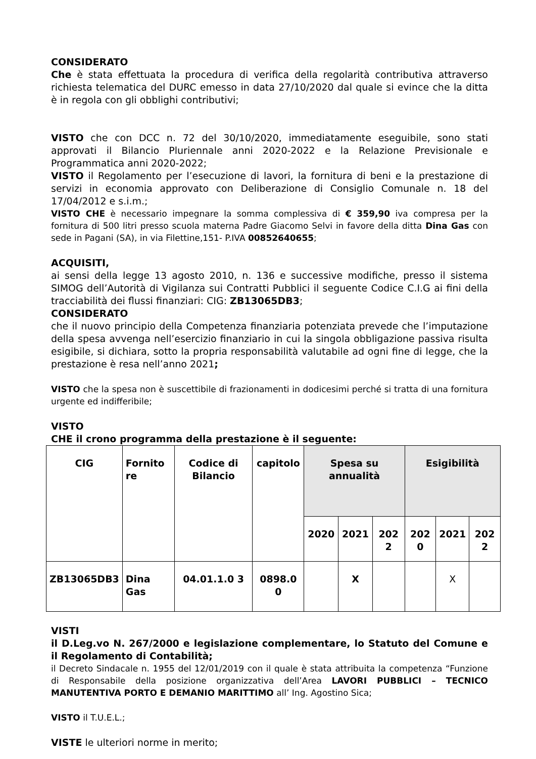CONSIDERATO
Che è stata effettuata la procedura di verifica della regolarità contributiva attraverso richiesta telematica del DURC emesso in data 27/10/2020 dal quale si evince che la ditta è in regola con gli obblighi contributivi;
VISTO che con DCC n. 72 del 30/10/2020, immediatamente eseguibile, sono stati approvati il Bilancio Pluriennale anni 2020-2022 e la Relazione Previsionale e Programmatica anni 2020-2022;
VISTO il Regolamento per l’esecuzione di lavori, la fornitura di beni e la prestazione di servizi in economia approvato con Deliberazione di Consiglio Comunale n. 18 del 17/04/2012 e s.i.m.;
VISTO CHE è necessario impegnare la somma complessiva di € 359,90 iva compresa per la fornitura di 500 litri presso scuola materna Padre Giacomo Selvi in favore della ditta Dina Gas con sede in Pagani (SA), in via Filettine,151- P.IVA 00852640655;
ACQUISITI,
ai sensi della legge 13 agosto 2010, n. 136 e successive modifiche, presso il sistema SIMOG dell’Autorità di Vigilanza sui Contratti Pubblici il seguente Codice C.I.G ai fini della tracciabilità dei flussi finanziari: CIG: ZB13065DB3;
CONSIDERATO
che il nuovo principio della Competenza finanziaria potenziata prevede che l’imputazione della spesa avvenga nell’esercizio finanziario in cui la singola obbligazione passiva risulta esigibile, si dichiara, sotto la propria responsabilità valutabile ad ogni fine di legge, che la prestazione è resa nell’anno 2021;
VISTO che la spesa non è suscettibile di frazionamenti in dodicesimi perché si tratta di una fornitura urgente ed indifferibile;
VISTO
CHE il crono programma della prestazione è il seguente:
| CIG | Fornito re | Codice di Bilancio | capitolo | Spesa su annualità | | | Esigibilità | | |
| --- | --- | --- | --- | --- | --- | --- | --- | --- | --- |
| | | | | 2020 | 2021 | 202 2 | 202 0 | 2021 | 202 2 |
| ZB13065DB3 | Dina Gas | 04.01.1.0 3 | 0898.0 0 | | X | | | X | |
VISTI
il D.Leg.vo N. 267/2000 e legislazione complementare, lo Statuto del Comune e il Regolamento di Contabilità;
il Decreto Sindacale n. 1955 del 12/01/2019 con il quale è stata attribuita la competenza “Funzione di Responsabile della posizione organizzativa dell’Area LAVORI PUBBLICI – TECNICO MANUTENTIVA PORTO E DEMANIO MARITTIMO all’ Ing. Agostino Sica;
VISTO il T.U.E.L.;
VISTE le ulteriori norme in merito;